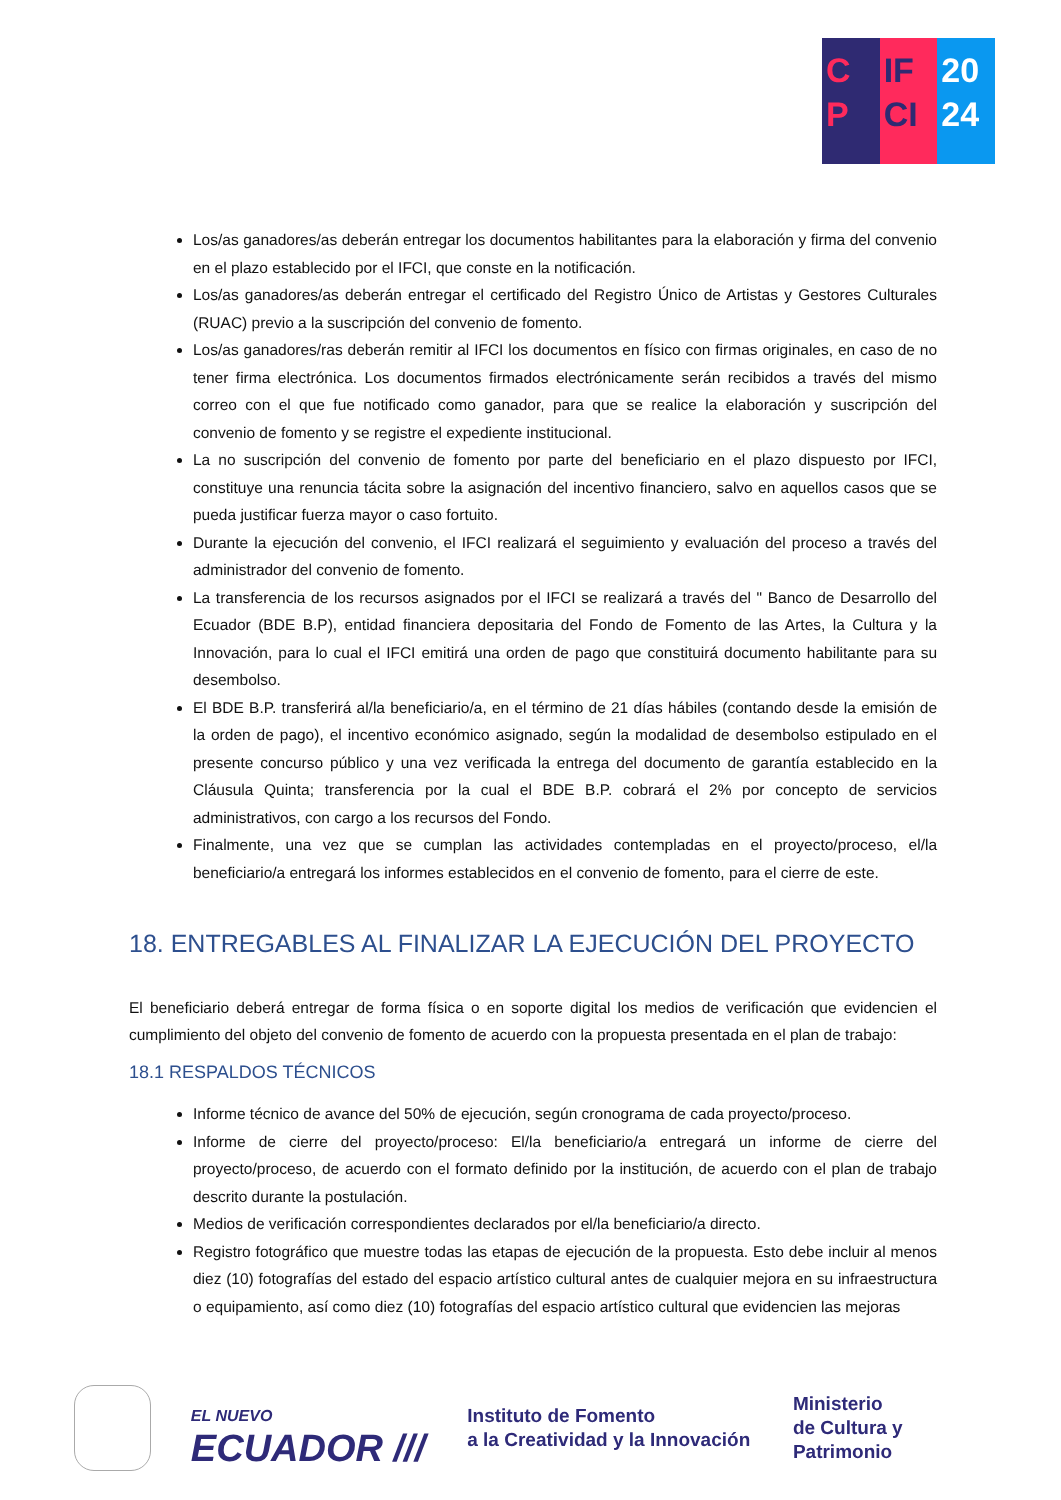C
P
IF
CI
20
24
Los/as ganadores/as deberán entregar los documentos habilitantes para la elaboración y firma del convenio en el plazo establecido por el IFCI, que conste en la notificación.
Los/as ganadores/as deberán entregar el certificado del Registro Único de Artistas y Gestores Culturales (RUAC) previo a la suscripción del convenio de fomento.
Los/as ganadores/ras deberán remitir al IFCI los documentos en físico con firmas originales, en caso de no tener firma electrónica. Los documentos firmados electrónicamente serán recibidos a través del mismo correo con el que fue notificado como ganador, para que se realice la elaboración y suscripción del convenio de fomento y se registre el expediente institucional.
La no suscripción del convenio de fomento por parte del beneficiario en el plazo dispuesto por IFCI, constituye una renuncia tácita sobre la asignación del incentivo financiero, salvo en aquellos casos que se pueda justificar fuerza mayor o caso fortuito.
Durante la ejecución del convenio, el IFCI realizará el seguimiento y evaluación del proceso a través del administrador del convenio de fomento.
La transferencia de los recursos asignados por el IFCI se realizará a través del " Banco de Desarrollo del Ecuador (BDE B.P), entidad financiera depositaria del Fondo de Fomento de las Artes, la Cultura y la Innovación, para lo cual el IFCI emitirá una orden de pago que constituirá documento habilitante para su desembolso.
El BDE B.P. transferirá al/la beneficiario/a, en el término de 21 días hábiles (contando desde la emisión de la orden de pago), el incentivo económico asignado, según la modalidad de desembolso estipulado en el presente concurso público y una vez verificada la entrega del documento de garantía establecido en la Cláusula Quinta; transferencia por la cual el BDE B.P. cobrará el 2% por concepto de servicios administrativos, con cargo a los recursos del Fondo.
Finalmente, una vez que se cumplan las actividades contempladas en el proyecto/proceso, el/la beneficiario/a entregará los informes establecidos en el convenio de fomento, para el cierre de este.
18. ENTREGABLES AL FINALIZAR LA EJECUCIÓN DEL PROYECTO
El beneficiario deberá entregar de forma física o en soporte digital los medios de verificación que evidencien el cumplimiento del objeto del convenio de fomento de acuerdo con la propuesta presentada en el plan de trabajo:
18.1 RESPALDOS TÉCNICOS
Informe técnico de avance del 50% de ejecución, según cronograma de cada proyecto/proceso.
Informe de cierre del proyecto/proceso: El/la beneficiario/a entregará un informe de cierre del proyecto/proceso, de acuerdo con el formato definido por la institución, de acuerdo con el plan de trabajo descrito durante la postulación.
Medios de verificación correspondientes declarados por el/la beneficiario/a directo.
Registro fotográfico que muestre todas las etapas de ejecución de la propuesta. Esto debe incluir al menos diez (10) fotografías del estado del espacio artístico cultural antes de cualquier mejora en su infraestructura o equipamiento, así como diez (10) fotografías del espacio artístico cultural que evidencien las mejoras
EL NUEVO
ECUADOR ///
Instituto de Fomento
a la Creatividad y la Innovación
Ministerio
de Cultura y Patrimonio